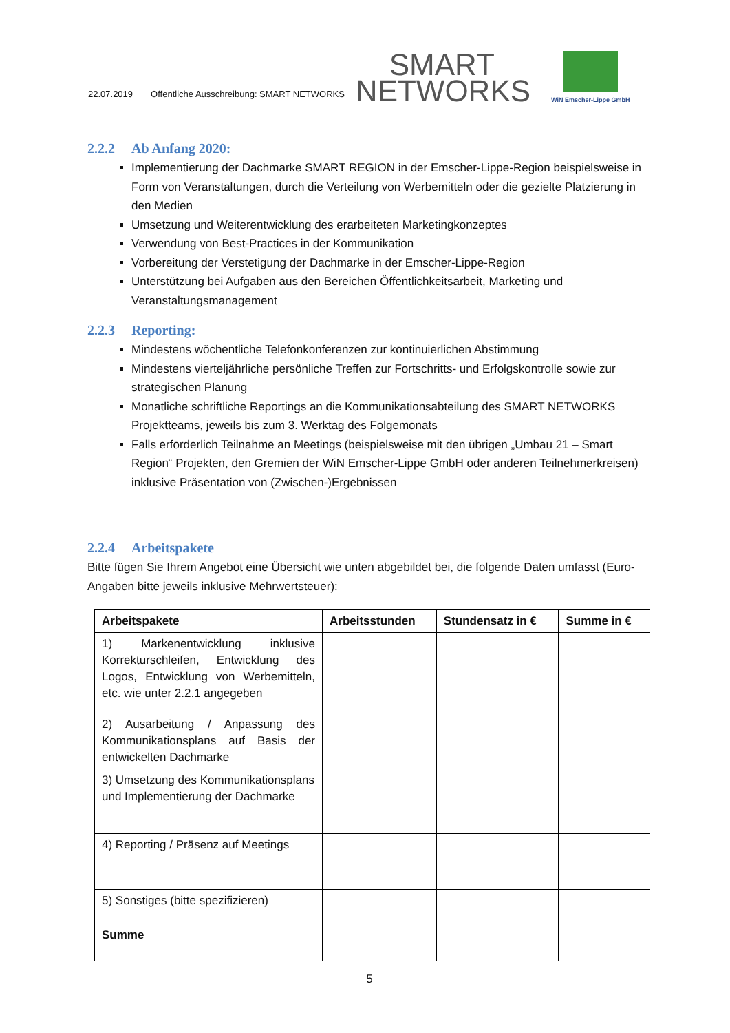22.07.2019 Öffentliche Ausschreibung: SMART NETWORKS SMART
NETWORKS
WiN Emscher-Lippe GmbH
2.2.2 Ab Anfang 2020:
Implementierung der Dachmarke SMART REGION in der Emscher-Lippe-Region beispielsweise in Form von Veranstaltungen, durch die Verteilung von Werbemitteln oder die gezielte Platzierung in den Medien
Umsetzung und Weiterentwicklung des erarbeiteten Marketingkonzeptes
Verwendung von Best-Practices in der Kommunikation
Vorbereitung der Verstetigung der Dachmarke in der Emscher-Lippe-Region
Unterstützung bei Aufgaben aus den Bereichen Öffentlichkeitsarbeit, Marketing und Veranstaltungsmanagement
2.2.3 Reporting:
Mindestens wöchentliche Telefonkonferenzen zur kontinuierlichen Abstimmung
Mindestens vierteljährliche persönliche Treffen zur Fortschritts- und Erfolgskontrolle sowie zur strategischen Planung
Monatliche schriftliche Reportings an die Kommunikationsabteilung des SMART NETWORKS Projektteams, jeweils bis zum 3. Werktag des Folgemonats
Falls erforderlich Teilnahme an Meetings (beispielsweise mit den übrigen „Umbau 21 – Smart Region“ Projekten, den Gremien der WiN Emscher-Lippe GmbH oder anderen Teilnehmerkreisen) inklusive Präsentation von (Zwischen-)Ergebnissen
2.2.4 Arbeitspakete
Bitte fügen Sie Ihrem Angebot eine Übersicht wie unten abgebildet bei, die folgende Daten umfasst (Euro-Angaben bitte jeweils inklusive Mehrwertsteuer):
| Arbeitspakete | Arbeitsstunden | Stundensatz in € | Summe in € |
| --- | --- | --- | --- |
| 1) Markenentwicklung inklusive Korrekturschleifen, Entwicklung des Logos, Entwicklung von Werbemitteln, etc. wie unter 2.2.1 angegeben | | | |
| 2) Ausarbeitung / Anpassung des Kommunikationsplans auf Basis der entwickelten Dachmarke | | | |
| 3) Umsetzung des Kommunikationsplans und Implementierung der Dachmarke | | | |
| 4) Reporting / Präsenz auf Meetings | | | |
| 5) Sonstiges (bitte spezifizieren) | | | |
| Summe | | | |
5